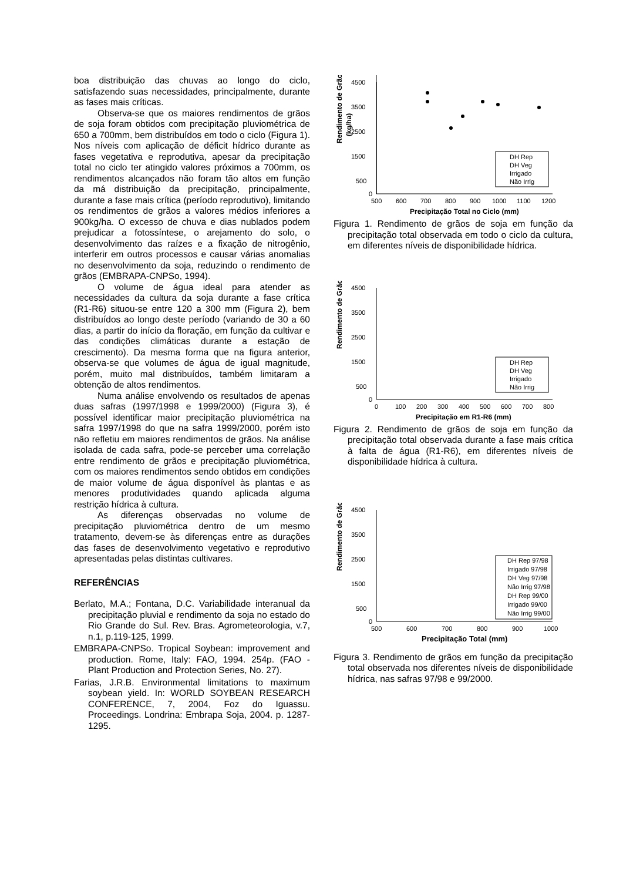boa distribuição das chuvas ao longo do ciclo, satisfazendo suas necessidades, principalmente, durante as fases mais críticas.
Observa-se que os maiores rendimentos de grãos de soja foram obtidos com precipitação pluviométrica de 650 a 700mm, bem distribuídos em todo o ciclo (Figura 1). Nos níveis com aplicação de déficit hídrico durante as fases vegetativa e reprodutiva, apesar da precipitação total no ciclo ter atingido valores próximos a 700mm, os rendimentos alcançados não foram tão altos em função da má distribuição da precipitação, principalmente, durante a fase mais crítica (período reprodutivo), limitando os rendimentos de grãos a valores médios inferiores a 900kg/ha. O excesso de chuva e dias nublados podem prejudicar a fotossíntese, o arejamento do solo, o desenvolvimento das raízes e a fixação de nitrogênio, interferir em outros processos e causar várias anomalias no desenvolvimento da soja, reduzindo o rendimento de grãos (EMBRAPA-CNPSo, 1994).
O volume de água ideal para atender as necessidades da cultura da soja durante a fase crítica (R1-R6) situou-se entre 120 a 300 mm (Figura 2), bem distribuídos ao longo deste período (variando de 30 a 60 dias, a partir do início da floração, em função da cultivar e das condições climáticas durante a estação de crescimento). Da mesma forma que na figura anterior, observa-se que volumes de água de igual magnitude, porém, muito mal distribuídos, também limitaram a obtenção de altos rendimentos.
Numa análise envolvendo os resultados de apenas duas safras (1997/1998 e 1999/2000) (Figura 3), é possível identificar maior precipitação pluviométrica na safra 1997/1998 do que na safra 1999/2000, porém isto não refletiu em maiores rendimentos de grãos. Na análise isolada de cada safra, pode-se perceber uma correlação entre rendimento de grãos e precipitação pluviométrica, com os maiores rendimentos sendo obtidos em condições de maior volume de água disponível às plantas e as menores produtividades quando aplicada alguma restrição hídrica à cultura.
As diferenças observadas no volume de precipitação pluviométrica dentro de um mesmo tratamento, devem-se às diferenças entre as durações das fases de desenvolvimento vegetativo e reprodutivo apresentadas pelas distintas cultivares.
REFERÊNCIAS
Berlato, M.A.; Fontana, D.C. Variabilidade interanual da precipitação pluvial e rendimento da soja no estado do Rio Grande do Sul. Rev. Bras. Agrometeorologia, v.7, n.1, p.119-125, 1999.
EMBRAPA-CNPSo. Tropical Soybean: improvement and production. Rome, Italy: FAO, 1994. 254p. (FAO - Plant Production and Protection Series, No. 27).
Farias, J.R.B. Environmental limitations to maximum soybean yield. In: WORLD SOYBEAN RESEARCH CONFERENCE, 7, 2004, Foz do Iguassu. Proceedings. Londrina: Embrapa Soja, 2004. p. 1287-1295.
Rendimento de Grãos
(kg/ha)
4500
3500
2500
1500
500
0
500
600
700
800
900
1000
1100
1200
Precipitação Total no Ciclo (mm)
DH Rep
DH Veg
Irrigado
Não Irrig
Figura 1. Rendimento de grãos de soja em função da precipitação total observada em todo o ciclo da cultura, em diferentes níveis de disponibilidade hídrica.
Rendimento de Grãos
4500
3500
2500
1500
500
0
0
100
200
300
400
500
600
700
800
Precipitação em R1-R6 (mm)
DH Rep
DH Veg
Irrigado
Não Irrig
Figura 2. Rendimento de grãos de soja em função da precipitação total observada durante a fase mais crítica à falta de água (R1-R6), em diferentes níveis de disponibilidade hídrica à cultura.
Rendimento de Grãos
4500
3500
2500
1500
500
0
500
600
700
800
900
1000
Precipitação Total (mm)
DH Rep 97/98
Irrigado 97/98
DH Veg 97/98
Não Irrig 97/98
DH Rep 99/00
Irrigado 99/00
Não Irrig 99/00
Figura 3. Rendimento de grãos em função da precipitação total observada nos diferentes níveis de disponibilidade hídrica, nas safras 97/98 e 99/2000.